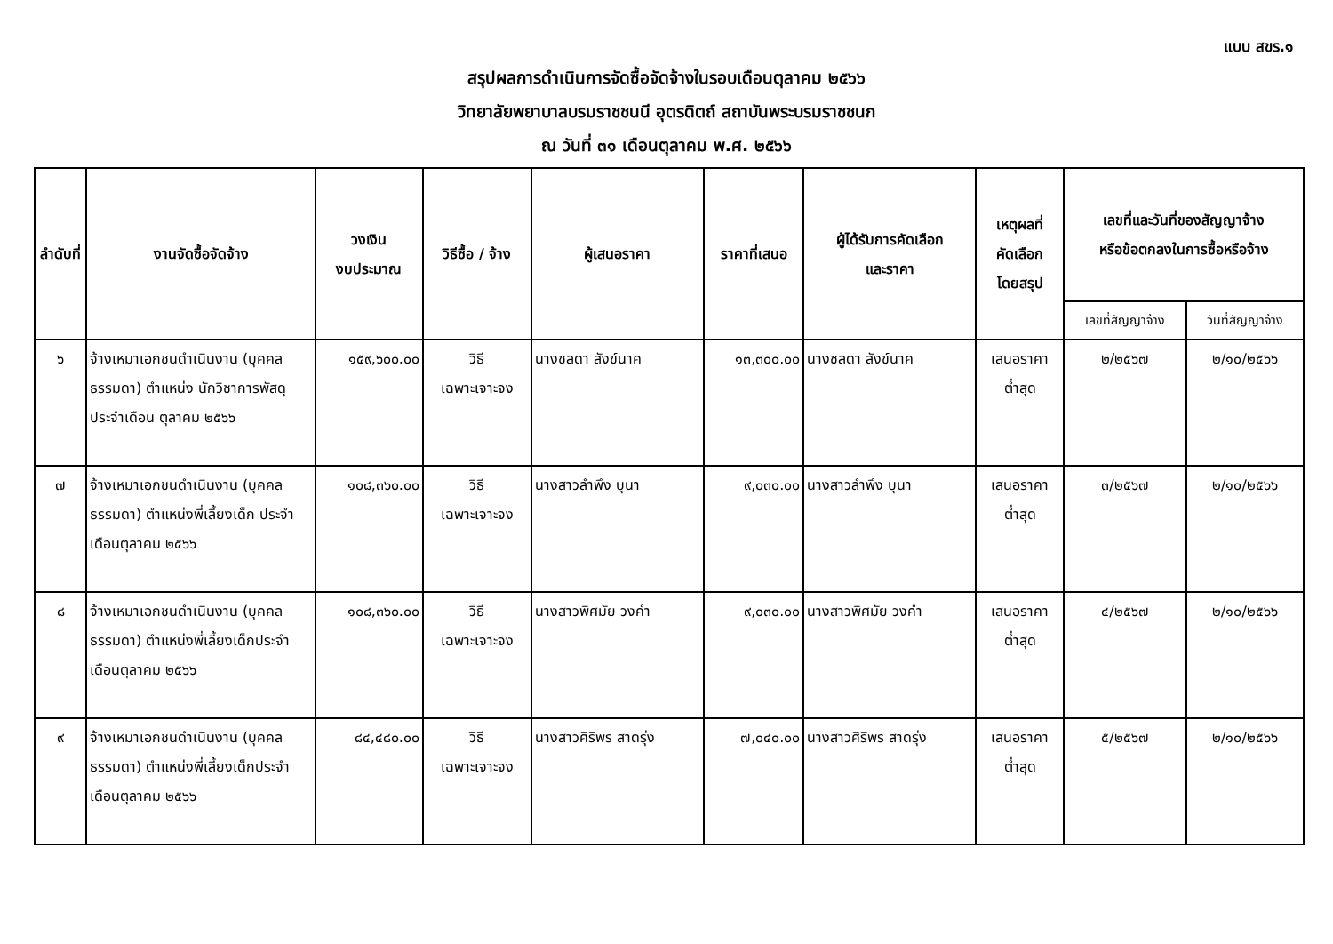แบบ สขร.๑
สรุปผลการดำเนินการจัดซื้อจัดจ้างในรอบเดือนตุลาคม ๒๕๖๖
วิทยาลัยพยาบาลบรมราชชนนี อุตรดิตถ์ สถาบันพระบรมราชชนก
ณ วันที่ ๓๑ เดือนตุลาคม พ.ศ. ๒๕๖๖
| ลำดับที่ | งานจัดซื้อจัดจ้าง | วงเงิน งบประมาณ | วิธีซื้อ / จ้าง | ผู้เสนอราคา | ราคาที่เสนอ | ผู้ได้รับการคัดเลือก และราคา | เหตุผลที่ คัดเลือก โดยสรุป | เลขที่และวันที่ของสัญญาจ้าง หรือข้อตกลงในการซื้อหรือจ้าง | |
| --- | --- | --- | --- | --- | --- | --- | --- | --- | --- |
| | | | | | | | | เลขที่สัญญาจ้าง | วันที่สัญญาจ้าง |
| ๖ | จ้างเหมาเอกชนดำเนินงาน (บุคคลธรรมดา) ตำแหน่ง นักวิชาการพัสดุประจำเดือน ตุลาคม ๒๕๖๖ | ๑๕๙,๖๐๐.๐๐ | วิธี เฉพาะเจาะจง | นางชลดา สังข์นาค | ๑๓,๓๐๐.๐๐ | นางชลดา สังข์นาค | เสนอราคา ต่ำสุด | ๒/๒๕๖๗ | ๒/๑๐/๒๕๖๖ |
| ๗ | จ้างเหมาเอกชนดำเนินงาน (บุคคลธรรมดา) ตำแหน่งพี่เลี้ยงเด็ก ประจำเดือนตุลาคม ๒๕๖๖ | ๑๐๘,๓๖๐.๐๐ | วิธี เฉพาะเจาะจง | นางสาวลำพึง บุนา | ๙,๐๓๐.๐๐ | นางสาวลำพึง บุนา | เสนอราคา ต่ำสุด | ๓/๒๕๖๗ | ๒/๑๐/๒๕๖๖ |
| ๘ | จ้างเหมาเอกชนดำเนินงาน (บุคคลธรรมดา) ตำแหน่งพี่เลี้ยงเด็กประจำเดือนตุลาคม ๒๕๖๖ | ๑๐๘,๓๖๐.๐๐ | วิธี เฉพาะเจาะจง | นางสาวพิศมัย วงคำ | ๙,๐๓๐.๐๐ | นางสาวพิศมัย วงคำ | เสนอราคา ต่ำสุด | ๔/๒๕๖๗ | ๒/๑๐/๒๕๖๖ |
| ๙ | จ้างเหมาเอกชนดำเนินงาน (บุคคลธรรมดา) ตำแหน่งพี่เลี้ยงเด็กประจำเดือนตุลาคม ๒๕๖๖ | ๘๔,๔๘๐.๐๐ | วิธี เฉพาะเจาะจง | นางสาวศิริพร สาดรุ่ง | ๗,๐๔๐.๐๐ | นางสาวศิริพร สาดรุ่ง | เสนอราคา ต่ำสุด | ๕/๒๕๖๗ | ๒/๑๐/๒๕๖๖ |